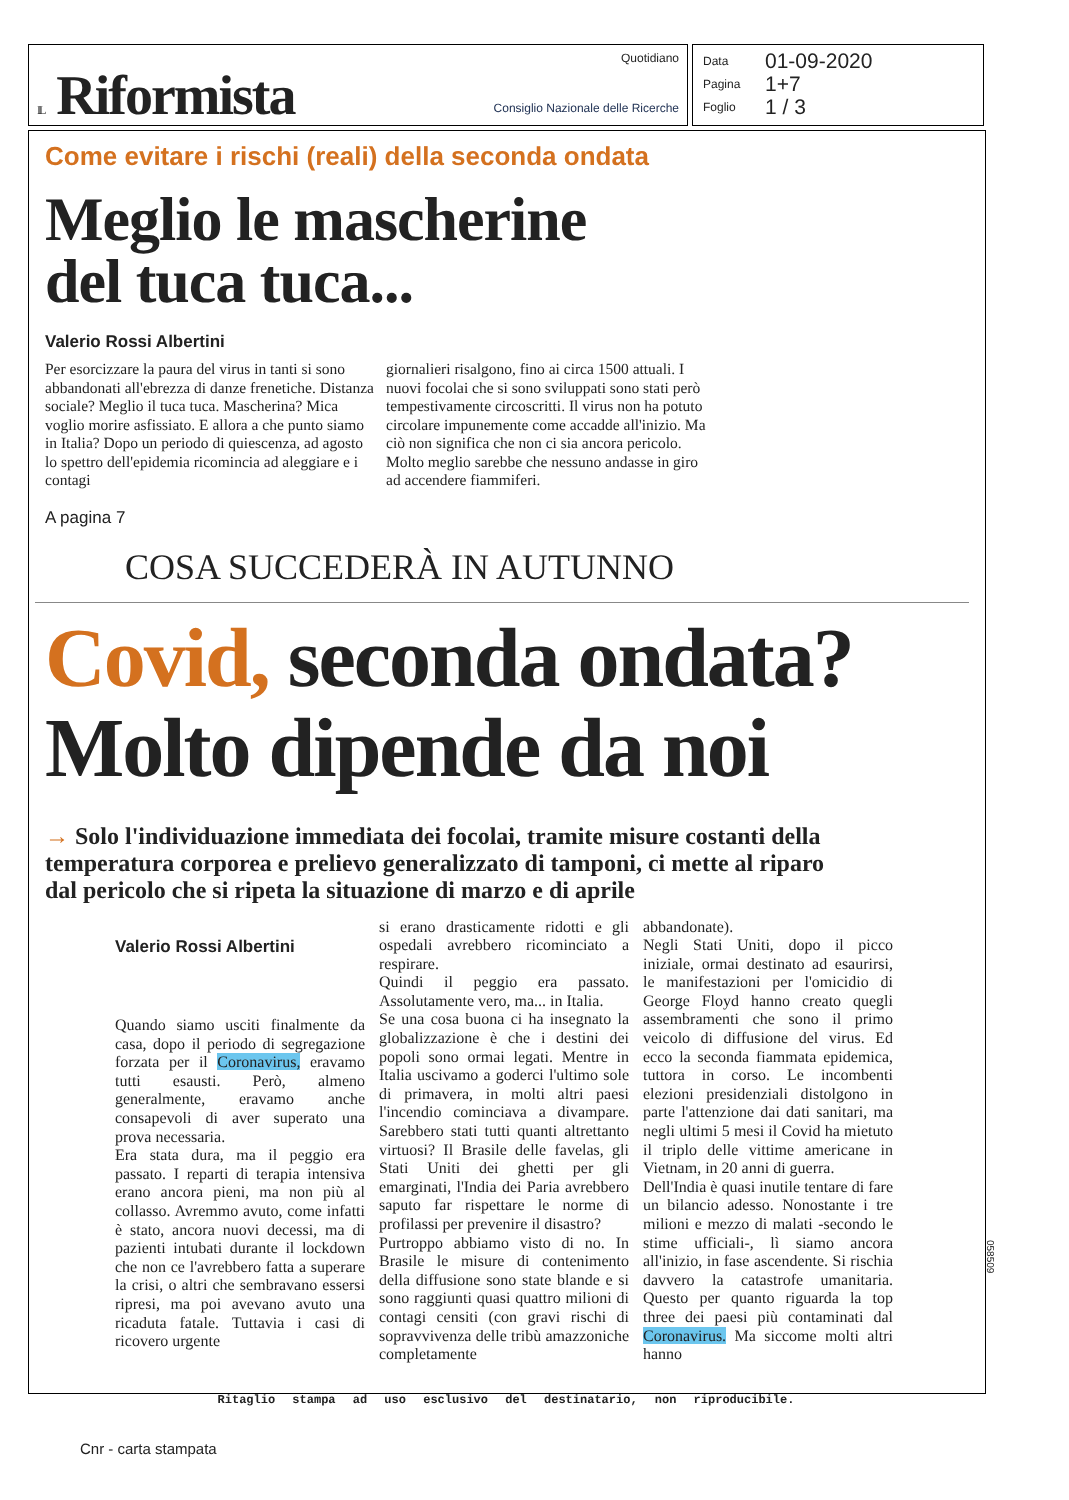IL Riformista
Quotidiano
Consiglio Nazionale delle Ricerche
Data 01-09-2020
Pagina 1+7
Foglio 1 / 3
Come evitare i rischi (reali) della seconda ondata
Meglio le mascherine
del tuca tuca...
Valerio Rossi Albertini
Per esorcizzare la paura del virus in tanti si sono abbandonati all'ebrezza di danze frenetiche. Distanza sociale? Meglio il tuca tuca. Mascherina? Mica voglio morire asfissiato. E allora a che punto siamo in Italia? Dopo un periodo di quiescenza, ad agosto lo spettro dell'epidemia ricomincia ad aleggiare e i contagi
giornalieri risalgono, fino ai circa 1500 attuali. I nuovi focolai che si sono sviluppati sono stati però tempestivamente circoscritti. Il virus non ha potuto circolare impunemente come accadde all'inizio. Ma ciò non significa che non ci sia ancora pericolo. Molto meglio sarebbe che nessuno andasse in giro ad accendere fiammiferi.
A pagina 7
COSA SUCCEDERÀ IN AUTUNNO
Covid, seconda ondata?
Molto dipende da noi
→ Solo l'individuazione immediata dei focolai, tramite misure costanti della temperatura corporea e prelievo generalizzato di tamponi, ci mette al riparo dal pericolo che si ripeta la situazione di marzo e di aprile
Valerio Rossi Albertini
Quando siamo usciti finalmente da casa, dopo il periodo di segregazione forzata per il Coronavirus, eravamo tutti esausti. Però, almeno generalmente, eravamo anche consapevoli di aver superato una prova necessaria.
Era stata dura, ma il peggio era passato. I reparti di terapia intensiva erano ancora pieni, ma non più al collasso. Avremmo avuto, come infatti è stato, ancora nuovi decessi, ma di pazienti intubati durante il lockdown che non ce l'avrebbero fatta a superare la crisi, o altri che sembravano essersi ripresi, ma poi avevano avuto una ricaduta fatale. Tuttavia i casi di ricovero urgente
si erano drasticamente ridotti e gli ospedali avrebbero ricominciato a respirare.
Quindi il peggio era passato. Assolutamente vero, ma... in Italia.
Se una cosa buona ci ha insegnato la globalizzazione è che i destini dei popoli sono ormai legati. Mentre in Italia uscivamo a goderci l'ultimo sole di primavera, in molti altri paesi l'incendio cominciava a divampare. Sarebbero stati tutti quanti altrettanto virtuosi? Il Brasile delle favelas, gli Stati Uniti dei ghetti per gli emarginati, l'India dei Paria avrebbero saputo far rispettare le norme di profilassi per prevenire il disastro?
Purtroppo abbiamo visto di no. In Brasile le misure di contenimento della diffusione sono state blande e si sono raggiunti quasi quattro milioni di contagi censiti (con gravi rischi di sopravvivenza delle tribù amazzoniche completamente
abbandonate).
Negli Stati Uniti, dopo il picco iniziale, ormai destinato ad esaurirsi, le manifestazioni per l'omicidio di George Floyd hanno creato quegli assembramenti che sono il primo veicolo di diffusione del virus. Ed ecco la seconda fiammata epidemica, tuttora in corso. Le incombenti elezioni presidenziali distolgono in parte l'attenzione dai dati sanitari, ma negli ultimi 5 mesi il Covid ha mietuto il triplo delle vittime americane in Vietnam, in 20 anni di guerra.
Dell'India è quasi inutile tentare di fare un bilancio adesso. Nonostante i tre milioni e mezzo di malati -secondo le stime ufficiali-, lì siamo ancora all'inizio, in fase ascendente. Si rischia davvero la catastrofe umanitaria. Questo per quanto riguarda la top three dei paesi più contaminati dal Coronavirus. Ma siccome molti altri hanno
058509
Ritaglio stampa ad uso esclusivo del destinatario, non riproducibile.
Cnr - carta stampata